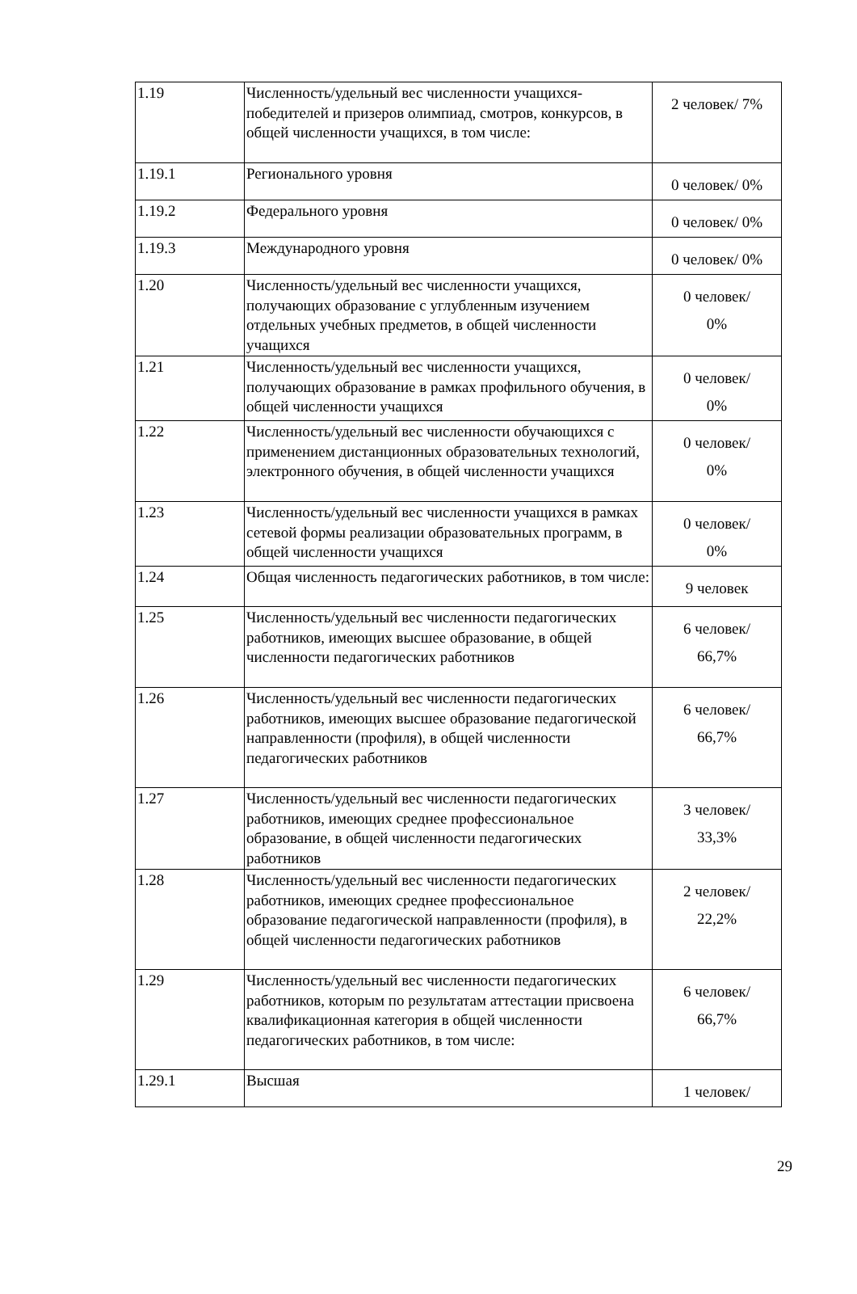| 1.19 | Численность/удельный вес численности учащихся-победителей и призеров олимпиад, смотров, конкурсов, в общей численности учащихся, в том числе: | 2 человек/ 7% |
| 1.19.1 | Регионального уровня | 0 человек/ 0% |
| 1.19.2 | Федерального уровня | 0 человек/ 0% |
| 1.19.3 | Международного уровня | 0 человек/ 0% |
| 1.20 | Численность/удельный вес численности учащихся, получающих образование с углубленным изучением отдельных учебных предметов, в общей численности учащихся | 0 человек/ 0% |
| 1.21 | Численность/удельный вес численности учащихся, получающих образование в рамках профильного обучения, в общей численности учащихся | 0 человек/ 0% |
| 1.22 | Численность/удельный вес численности обучающихся с применением дистанционных образовательных технологий, электронного обучения, в общей численности учащихся | 0 человек/ 0% |
| 1.23 | Численность/удельный вес численности учащихся в рамках сетевой формы реализации образовательных программ, в общей численности учащихся | 0 человек/ 0% |
| 1.24 | Общая численность педагогических работников, в том числе: | 9 человек |
| 1.25 | Численность/удельный вес численности педагогических работников, имеющих высшее образование, в общей численности педагогических работников | 6 человек/ 66,7% |
| 1.26 | Численность/удельный вес численности педагогических работников, имеющих высшее образование педагогической направленности (профиля), в общей численности педагогических работников | 6 человек/ 66,7% |
| 1.27 | Численность/удельный вес численности педагогических работников, имеющих среднее профессиональное образование, в общей численности педагогических работников | 3 человек/ 33,3% |
| 1.28 | Численность/удельный вес численности педагогических работников, имеющих среднее профессиональное образование педагогической направленности (профиля), в общей численности педагогических работников | 2 человек/ 22,2% |
| 1.29 | Численность/удельный вес численности педагогических работников, которым по результатам аттестации присвоена квалификационная категория в общей численности педагогических работников, в том числе: | 6 человек/ 66,7% |
| 1.29.1 | Высшая | 1 человек/ |
29